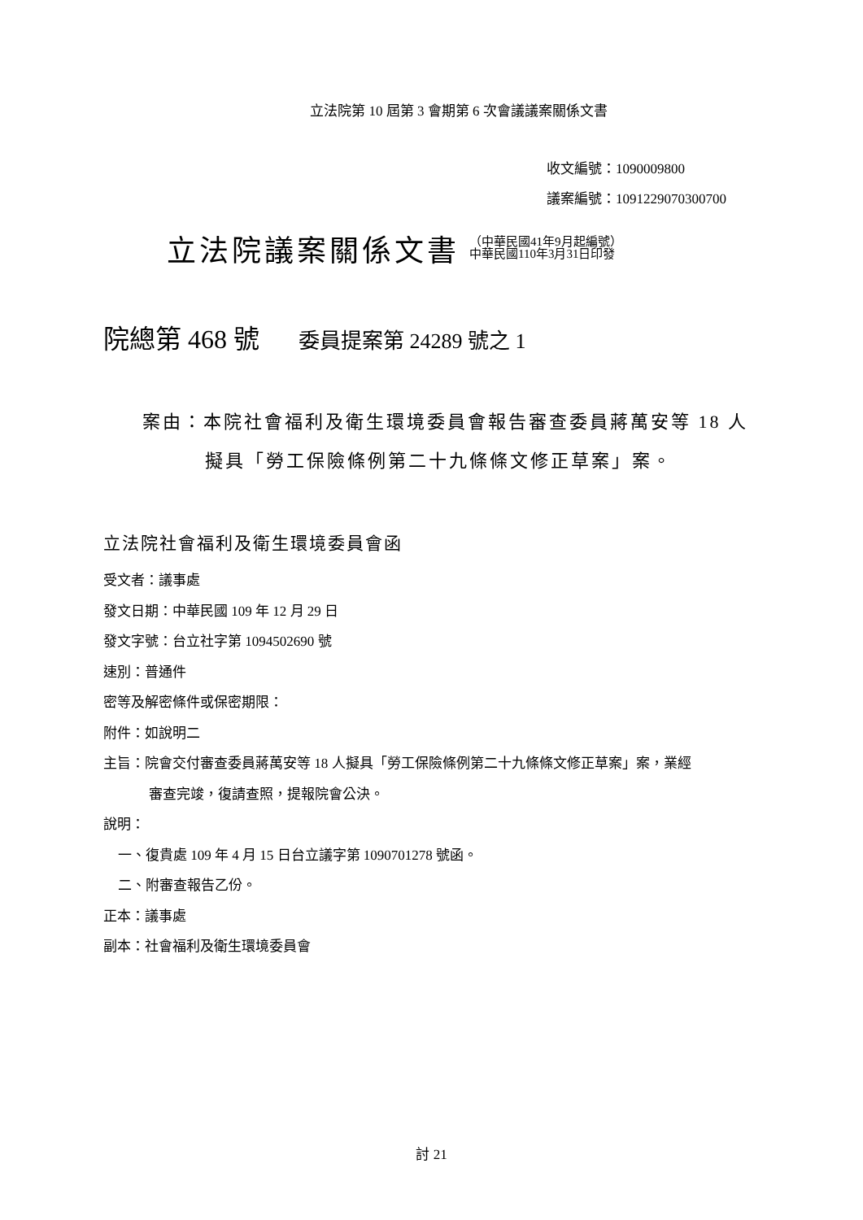立法院第 10 屆第 3 會期第 6 次會議議案關係文書
收文編號：1090009800
議案編號：1091229070300700
立法院議案關係文書 （中華民國41年9月起編號）
中華民國110年3月31日印發
院總第 468 號 委員提案第 24289 號之 1
案由：本院社會福利及衛生環境委員會報告審查委員蔣萬安等 18 人
擬具「勞工保險條例第二十九條條文修正草案」案。
立法院社會福利及衛生環境委員會函
受文者：議事處
發文日期：中華民國 109 年 12 月 29 日
發文字號：台立社字第 1094502690 號
速別：普通件
密等及解密條件或保密期限：
附件：如說明二
主旨：院會交付審查委員蔣萬安等 18 人擬具「勞工保險條例第二十九條條文修正草案」案，業經
審查完竣，復請查照，提報院會公決。
說明：
一、復貴處 109 年 4 月 15 日台立議字第 1090701278 號函。
二、附審查報告乙份。
正本：議事處
副本：社會福利及衛生環境委員會
討 21